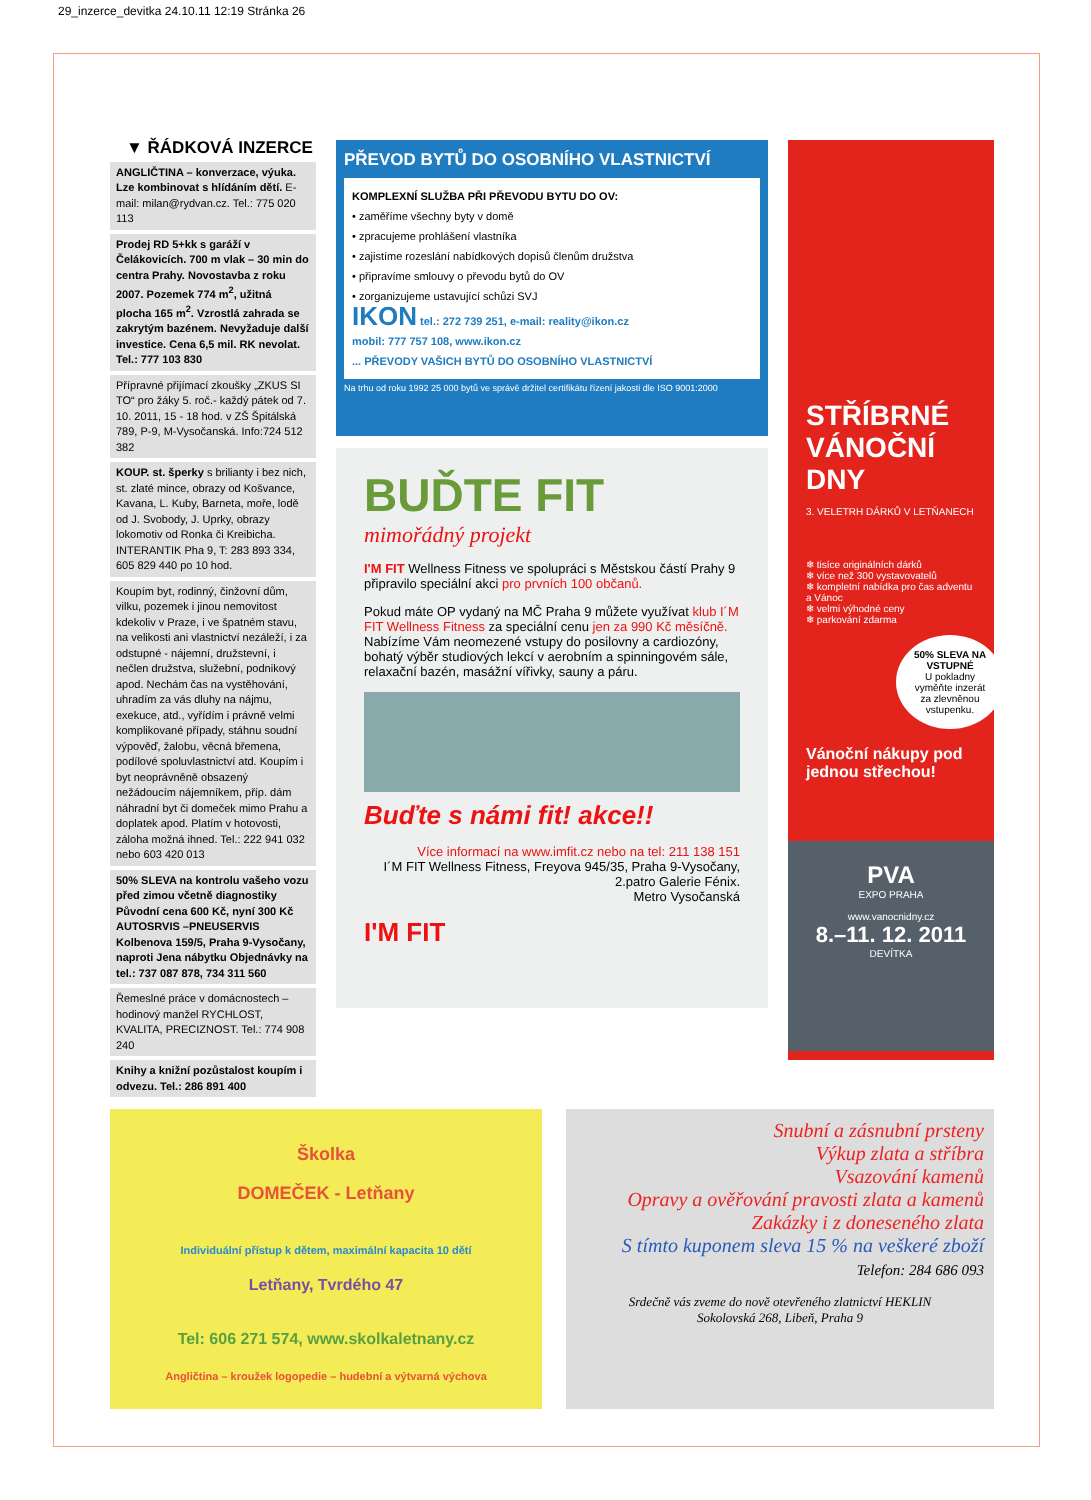29_inzerce_devitka 24.10.11 12:19 Stránka 26
▼ ŘÁDKOVÁ INZERCE
ANGLIČTINA – konverzace, výuka. Lze kombinovat s hlídáním dětí. E-mail: milan@rydvan.cz. Tel.: 775 020 113
Prodej RD 5+kk s garáží v Čelákovicích. 700 m vlak – 30 min do centra Prahy. Novostavba z roku 2007. Pozemek 774 m<sup>2</sup>, užitná plocha 165 m<sup>2</sup>. Vzrostlá zahrada se zakrytým bazénem. Nevyžaduje další investice. Cena 6,5 mil. RK nevolat. Tel.: 777 103 830
Přípravné přijímací zkoušky „ZKUS SI TO“ pro žáky 5. roč.- každý pátek od 7. 10. 2011, 15 - 18 hod. v ZŠ Špitálská 789, P-9, M-Vysočanská. Info:724 512 382
KOUP. st. šperky s brilianty i bez nich, st. zlaté mince, obrazy od Košvance, Kavana, L. Kuby, Barneta, moře, lodě od J. Svobody, J. Uprky, obrazy lokomotiv od Ronka či Kreibicha. INTERANTIK Pha 9, T: 283 893 334, 605 829 440 po 10 hod.
Koupím byt, rodinný, činžovní dům, vilku, pozemek i jinou nemovitost kdekoliv v Praze, i ve špatném stavu, na velikosti ani vlastnictví nezáleží, i za odstupné - nájemní, družstevní, i nečlen družstva, služební, podnikový apod. Nechám čas na vystěhování, uhradím za vás dluhy na nájmu, exekuce, atd., vyřídím i právně velmi komplikované případy, stáhnu soudní výpověď, žalobu, věcná břemena, podílové spoluvlastnictví atd. Koupím i byt neoprávněně obsazený nežádoucím nájemníkem, příp. dám náhradní byt či domeček mimo Prahu a doplatek apod. Platím v hotovosti, záloha možná ihned. Tel.: 222 941 032 nebo 603 420 013
50% SLEVA na kontrolu vašeho vozu před zimou včetně diagnostiky Původní cena 600 Kč, nyní 300 Kč AUTOSRVIS –PNEUSERVIS Kolbenova 159/5, Praha 9-Vysočany, naproti Jena nábytku Objednávky na tel.: 737 087 878, 734 311 560
Řemeslné práce v domácnostech – hodinový manžel RYCHLOST, KVALITA, PRECIZNOST. Tel.: 774 908 240
Knihy a knižní pozůstalost koupím i odvezu. Tel.: 286 891 400
PŘEVOD BYTŮ DO OSOBNÍHO VLASTNICTVÍ
KOMPLEXNÍ SLUŽBA PŘI PŘEVODU BYTU DO OV:
• zaměříme všechny byty v domě
• zpracujeme prohlášení vlastníka
• zajistíme rozeslání nabídkových dopisů členům družstva
• připravíme smlouvy o převodu bytů do OV
• zorganizujeme ustavující schůzi SVJ
IKON tel.: 272 739 251, e-mail: reality@ikon.cz
mobil: 777 757 108, www.ikon.cz
... PŘEVODY VAŠICH BYTŮ DO OSOBNÍHO VLASTNICTVÍ
Na trhu od roku 1992 25 000 bytů ve správě držitel certifikátu řízení jakosti dle ISO 9001:2000
BUĎTE FIT
mimořádný projekt
I'M FIT Wellness Fitness ve spolupráci s Městskou částí Prahy 9 připravilo speciální akci pro prvních 100 občanů.
Pokud máte OP vydaný na MČ Praha 9 můžete využívat klub I´M FIT Wellness Fitness za speciální cenu jen za 990 Kč měsíčně. Nabízíme Vám neomezené vstupy do posilovny a cardiozóny, bohatý výběr studiových lekcí v aerobním a spinningovém sále, relaxační bazén, masážní vířivky, sauny a páru.
Buďte s námi fit! akce!!
Více informací na www.imfit.cz nebo na tel: 211 138 151
I´M FIT Wellness Fitness, Freyova 945/35, Praha 9-Vysočany, 2.patro Galerie Fénix.
Metro Vysočanská
I'M FIT
STŘÍBRNÉ
VÁNOČNÍ
DNY
3. VELETRH DÁRKŮ V LETŇANECH
❄ tisíce originálních dárků
❄ více než 300 vystavovatelů
❄ kompletní nabídka pro čas adventu a Vánoc
❄ velmi výhodné ceny
❄ parkování zdarma
50% SLEVA NA VSTUPNÉ
U pokladny vyměňte inzerát za zlevněnou vstupenku.
Vánoční nákupy pod jednou střechou!
PVA
EXPO PRAHA
www.vanocnidny.cz
8.–11. 12. 2011
DEVÍTKA
Školka
DOMEČEK - Letňany
Individuální přístup k dětem, maximální kapacita 10 dětí
Letňany, Tvrdého 47
Tel: 606 271 574, www.skolkaletnany.cz
Angličtina – kroužek logopedie – hudební a výtvarná výchova
Snubní a zásnubní prsteny
Výkup zlata a stříbra
Vsazování kamenů
Opravy a ověřování pravosti zlata a kamenů
Zakázky i z doneseného zlata
S tímto kuponem sleva 15 % na veškeré zboží
Telefon: 284 686 093
Srdečně vás zveme do nově otevřeného zlatnictví HEKLIN
Sokolovská 268, Libeň, Praha 9